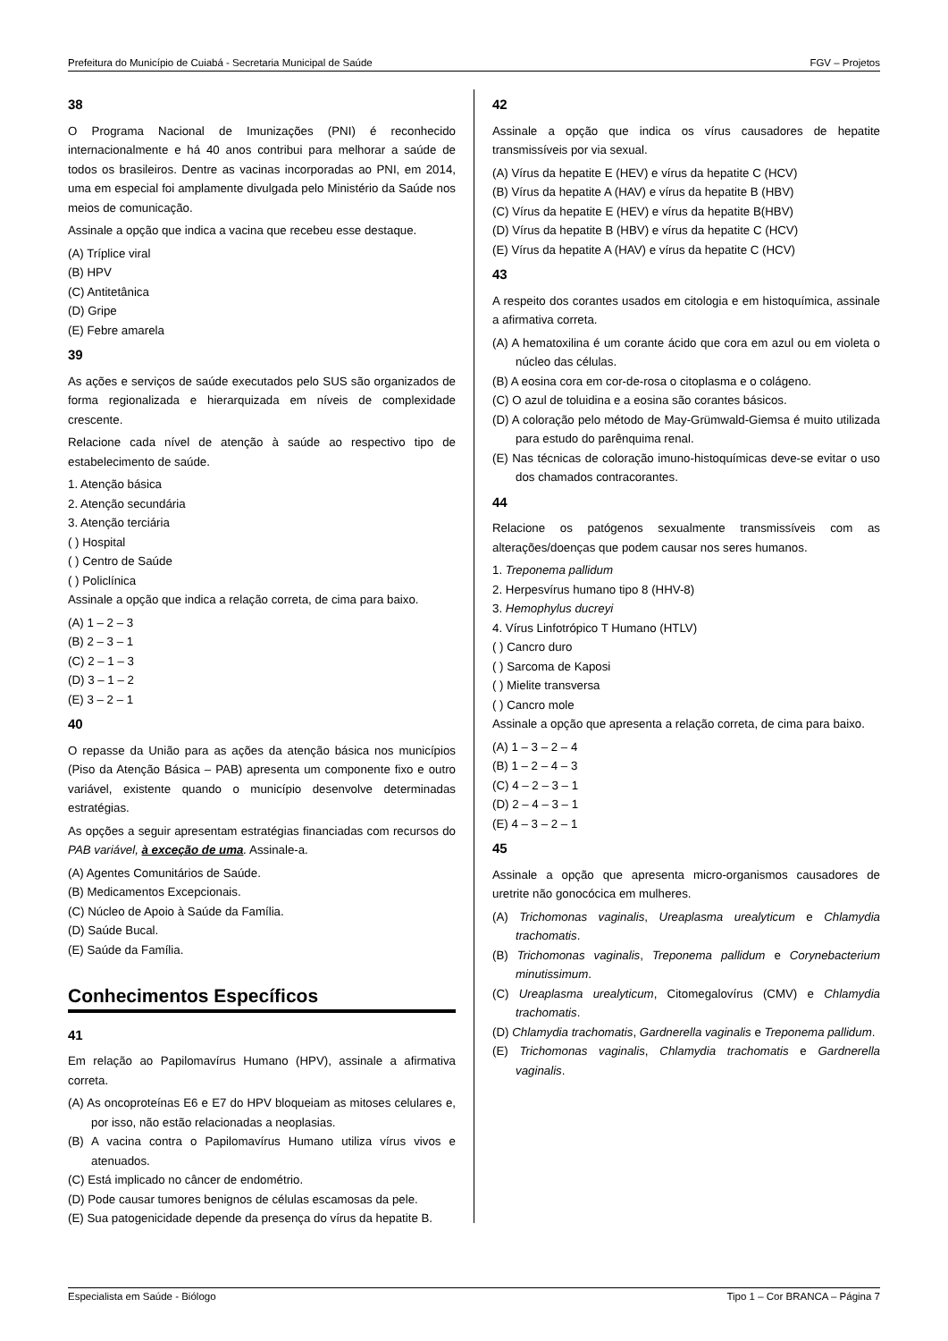Prefeitura do Município de Cuiabá - Secretaria Municipal de Saúde FGV – Projetos
38
O Programa Nacional de Imunizações (PNI) é reconhecido internacionalmente e há 40 anos contribui para melhorar a saúde de todos os brasileiros. Dentre as vacinas incorporadas ao PNI, em 2014, uma em especial foi amplamente divulgada pelo Ministério da Saúde nos meios de comunicação.
Assinale a opção que indica a vacina que recebeu esse destaque.
(A) Tríplice viral
(B) HPV
(C) Antitetânica
(D) Gripe
(E) Febre amarela
39
As ações e serviços de saúde executados pelo SUS são organizados de forma regionalizada e hierarquizada em níveis de complexidade crescente.
Relacione cada nível de atenção à saúde ao respectivo tipo de estabelecimento de saúde.
1. Atenção básica
2. Atenção secundária
3. Atenção terciária
( ) Hospital
( ) Centro de Saúde
( ) Policlínica
Assinale a opção que indica a relação correta, de cima para baixo.
(A) 1 – 2 – 3
(B) 2 – 3 – 1
(C) 2 – 1 – 3
(D) 3 – 1 – 2
(E) 3 – 2 – 1
40
O repasse da União para as ações da atenção básica nos municípios (Piso da Atenção Básica – PAB) apresenta um componente fixo e outro variável, existente quando o município desenvolve determinadas estratégias.
As opções a seguir apresentam estratégias financiadas com recursos do PAB variável, à exceção de uma. Assinale-a.
(A) Agentes Comunitários de Saúde.
(B) Medicamentos Excepcionais.
(C) Núcleo de Apoio à Saúde da Família.
(D) Saúde Bucal.
(E) Saúde da Família.
Conhecimentos Específicos
41
Em relação ao Papilomavírus Humano (HPV), assinale a afirmativa correta.
(A) As oncoproteínas E6 e E7 do HPV bloqueiam as mitoses celulares e, por isso, não estão relacionadas a neoplasias.
(B) A vacina contra o Papilomavírus Humano utiliza vírus vivos e atenuados.
(C) Está implicado no câncer de endométrio.
(D) Pode causar tumores benignos de células escamosas da pele.
(E) Sua patogenicidade depende da presença do vírus da hepatite B.
42
Assinale a opção que indica os vírus causadores de hepatite transmissíveis por via sexual.
(A) Vírus da hepatite E (HEV) e vírus da hepatite C (HCV)
(B) Vírus da hepatite A (HAV) e vírus da hepatite B (HBV)
(C) Vírus da hepatite E (HEV) e vírus da hepatite B(HBV)
(D) Vírus da hepatite B (HBV) e vírus da hepatite C (HCV)
(E) Vírus da hepatite A (HAV) e vírus da hepatite C (HCV)
43
A respeito dos corantes usados em citologia e em histoquímica, assinale a afirmativa correta.
(A) A hematoxilina é um corante ácido que cora em azul ou em violeta o núcleo das células.
(B) A eosina cora em cor-de-rosa o citoplasma e o colágeno.
(C) O azul de toluidina e a eosina são corantes básicos.
(D) A coloração pelo método de May-Grümwald-Giemsa é muito utilizada para estudo do parênquima renal.
(E) Nas técnicas de coloração imuno-histoquímicas deve-se evitar o uso dos chamados contracorantes.
44
Relacione os patógenos sexualmente transmissíveis com as alterações/doenças que podem causar nos seres humanos.
1. Treponema pallidum
2. Herpesvírus humano tipo 8 (HHV-8)
3. Hemophylus ducreyi
4. Vírus Linfotrópico T Humano (HTLV)
( ) Cancro duro
( ) Sarcoma de Kaposi
( ) Mielite transversa
( ) Cancro mole
Assinale a opção que apresenta a relação correta, de cima para baixo.
(A) 1 – 3 – 2 – 4
(B) 1 – 2 – 4 – 3
(C) 4 – 2 – 3 – 1
(D) 2 – 4 – 3 – 1
(E) 4 – 3 – 2 – 1
45
Assinale a opção que apresenta micro-organismos causadores de uretrite não gonocócica em mulheres.
(A) Trichomonas vaginalis, Ureaplasma urealyticum e Chlamydia trachomatis.
(B) Trichomonas vaginalis, Treponema pallidum e Corynebacterium minutissimum.
(C) Ureaplasma urealyticum, Citomegalovírus (CMV) e Chlamydia trachomatis.
(D) Chlamydia trachomatis, Gardnerella vaginalis e Treponema pallidum.
(E) Trichomonas vaginalis, Chlamydia trachomatis e Gardnerella vaginalis.
Especialista em Saúde - Biólogo Tipo 1 – Cor BRANCA – Página 7